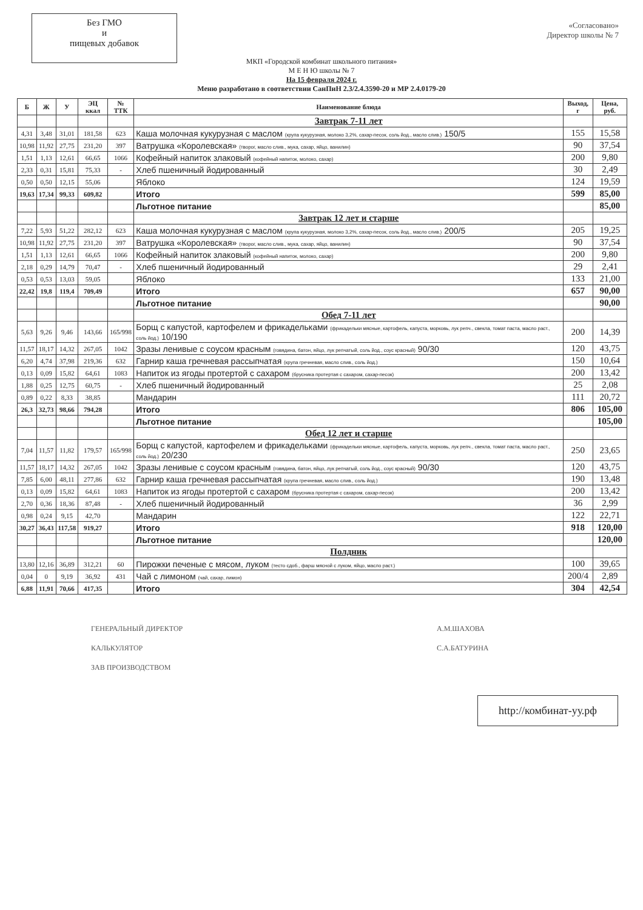Без ГМО
и
пищевых добавок
«Согласовано»
Директор школы № 7
МКП «Городской комбинат школьного питания»
М Е Н Ю школы № 7
На 15 февраля 2024 г.
Меню разработано в соответствии СанПиН 2.3/2.4.3590-20 и МР 2.4.0179-20
| Б | Ж | У | ЭЦ ккал | № ТТК | Наименование блюда | Выход, г | Цена, руб. |
| --- | --- | --- | --- | --- | --- | --- | --- |
| | | | | | Завтрак 7-11 лет | | |
| 4,31 | 3,48 | 31,01 | 181,58 | 623 | Каша молочная кукурузная с маслом (крупа кукурузная, молоко 3,2%, сахар-песок, соль йод., масло слив.) 150/5 | 155 | 15,58 |
| 10,98 | 11,92 | 27,75 | 231,20 | 397 | Ватрушка «Королевская» (творог, масло слив., мука, сахар, яйцо, ванилин) | 90 | 37,54 |
| 1,51 | 1,13 | 12,61 | 66,65 | 1066 | Кофейный напиток злаковый (кофейный напиток, молоко, сахар) | 200 | 9,80 |
| 2,33 | 0,31 | 15,81 | 75,33 | - | Хлеб пшеничный йодированный | 30 | 2,49 |
| 0,50 | 0,50 | 12,15 | 55,06 | | Яблоко | 124 | 19,59 |
| 19,63 | 17,34 | 99,33 | 609,82 | | Итого | 599 | 85,00 |
| | | | | | Льготное питание | | 85,00 |
| | | | | | Завтрак 12 лет и старше | | |
| 7,22 | 5,93 | 51,22 | 282,12 | 623 | Каша молочная кукурузная с маслом (крупа кукурузная, молоко 3,2%, сахар-песок, соль йод., масло слив.) 200/5 | 205 | 19,25 |
| 10,98 | 11,92 | 27,75 | 231,20 | 397 | Ватрушка «Королевская» (творог, масло слив., мука, сахар, яйцо, ванилин) | 90 | 37,54 |
| 1,51 | 1,13 | 12,61 | 66,65 | 1066 | Кофейный напиток злаковый (кофейный напиток, молоко, сахар) | 200 | 9,80 |
| 2,18 | 0,29 | 14,79 | 70,47 | - | Хлеб пшеничный йодированный | 29 | 2,41 |
| 0,53 | 0,53 | 13,03 | 59,05 | | Яблоко | 133 | 21,00 |
| 22,42 | 19,8 | 119,4 | 709,49 | | Итого | 657 | 90,00 |
| | | | | | Льготное питание | | 90,00 |
| | | | | | Обед 7-11 лет | | |
| 5,63 | 9,26 | 9,46 | 143,66 | 165/998 | Борщ с капустой, картофелем и фрикадельками (фрикадельки мясные, картофель, капуста, морковь, лук репч., свекла, томат паста, масло раст., соль йод.) 10/190 | 200 | 14,39 |
| 11,57 | 18,17 | 14,32 | 267,05 | 1042 | Зразы ленивые с соусом красным (говядина, батон, яйцо, лук репчатый, соль йод., соус красный) 90/30 | 120 | 43,75 |
| 6,20 | 4,74 | 37,98 | 219,36 | 632 | Гарнир каша гречневая рассыпчатая (крупа гречневая, масло слив., соль йод.) | 150 | 10,64 |
| 0,13 | 0,09 | 15,82 | 64,61 | 1083 | Напиток из ягоды протертой с сахаром (брусника протертая с сахаром, сахар-песок) | 200 | 13,42 |
| 1,88 | 0,25 | 12,75 | 60,75 | - | Хлеб пшеничный йодированный | 25 | 2,08 |
| 0,89 | 0,22 | 8,33 | 38,85 | | Мандарин | 111 | 20,72 |
| 26,3 | 32,73 | 98,66 | 794,28 | | Итого | 806 | 105,00 |
| | | | | | Льготное питание | | 105,00 |
| | | | | | Обед 12 лет и старше | | |
| 7,04 | 11,57 | 11,82 | 179,57 | 165/998 | Борщ с капустой, картофелем и фрикадельками (фрикадельки мясные, картофель, капуста, морковь, лук репч., свекла, томат паста, масло раст., соль йод.) 20/230 | 250 | 23,65 |
| 11,57 | 18,17 | 14,32 | 267,05 | 1042 | Зразы ленивые с соусом красным (говядина, батон, яйцо, лук репчатый, соль йод., соус красный) 90/30 | 120 | 43,75 |
| 7,85 | 6,00 | 48,11 | 277,86 | 632 | Гарнир каша гречневая рассыпчатая (крупа гречневая, масло слив., соль йод.) | 190 | 13,48 |
| 0,13 | 0,09 | 15,82 | 64,61 | 1083 | Напиток из ягоды протертой с сахаром (брусника протертая с сахаром, сахар-песок) | 200 | 13,42 |
| 2,70 | 0,36 | 18,36 | 87,48 | - | Хлеб пшеничный йодированный | 36 | 2,99 |
| 0,98 | 0,24 | 9,15 | 42,70 | | Мандарин | 122 | 22,71 |
| 30,27 | 36,43 | 117,58 | 919,27 | | Итого | 918 | 120,00 |
| | | | | | Льготное питание | | 120,00 |
| | | | | | Полдник | | |
| 13,80 | 12,16 | 36,89 | 312,21 | 60 | Пирожки печеные с мясом, луком (тесто сдоб., фарш мясной с луком, яйцо, масло раст.) | 100 | 39,65 |
| 0,04 | 0 | 9,19 | 36,92 | 431 | Чай с лимоном (чай, сахар, лимон) | 200/4 | 2,89 |
| 6,88 | 11,91 | 70,66 | 417,35 | | Итого | 304 | 42,54 |
ГЕНЕРАЛЬНЫЙ ДИРЕКТОР
КАЛЬКУЛЯТОР
ЗАВ ПРОИЗВОДСТВОМ
А.М.ШАХОВА
С.А.БАТУРИНА
http://комбинат-уу.рф